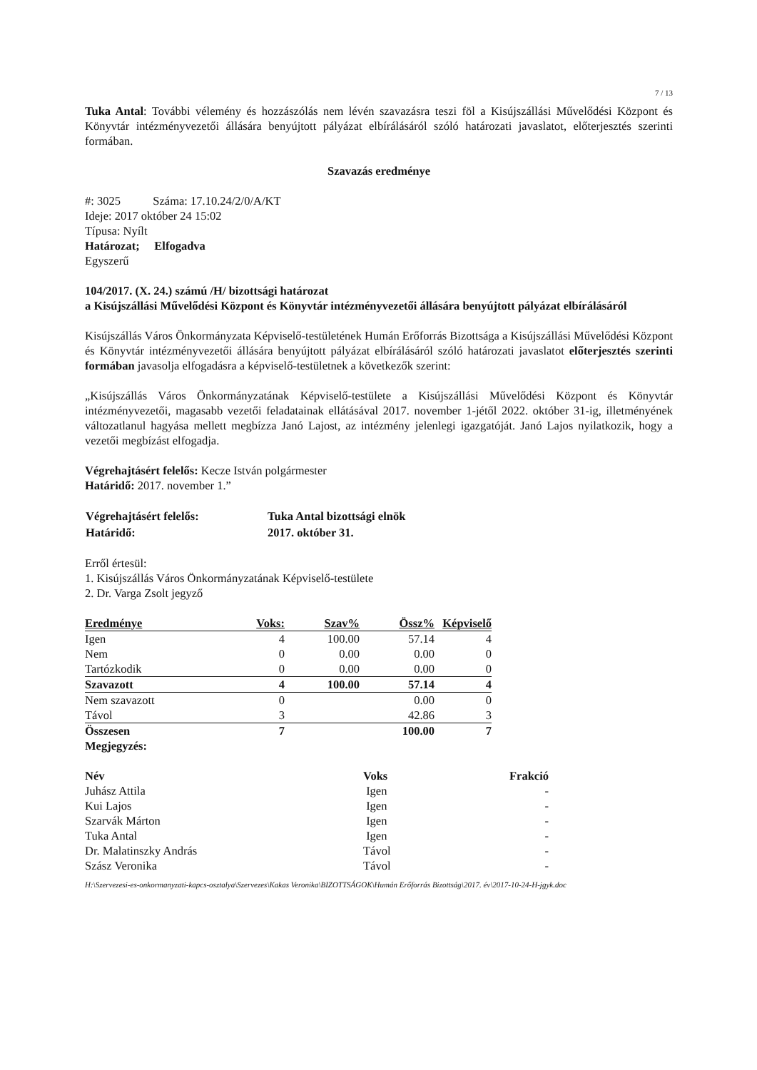7 / 13
Tuka Antal: További vélemény és hozzászólás nem lévén szavazásra teszi föl a Kisújszállási Művelődési Központ és Könyvtár intézményvezetői állására benyújtott pályázat elbírálásáról szóló határozati javaslatot, előterjesztés szerinti formában.
Szavazás eredménye
#: 3025 Száma: 17.10.24/2/0/A/KT
Ideje: 2017 október 24 15:02
Típusa: Nyílt
Határozat; Elfogadva
Egyszerű
104/2017. (X. 24.) számú /H/ bizottsági határozat
a Kisújszállási Művelődési Központ és Könyvtár intézményvezetői állására benyújtott pályázat elbírálásáról
Kisújszállás Város Önkormányzata Képviselő-testületének Humán Erőforrás Bizottsága a Kisújszállási Művelődési Központ és Könyvtár intézményvezetői állására benyújtott pályázat elbírálásáról szóló határozati javaslatot előterjesztés szerinti formában javasolja elfogadásra a képviselő-testületnek a következők szerint:
„Kisújszállás Város Önkormányzatának Képviselő-testülete a Kisújszállási Művelődési Központ és Könyvtár intézményvezetői, magasabb vezetői feladatainak ellátásával 2017. november 1-jétől 2022. október 31-ig, illetményének változatlanul hagyása mellett megbízza Janó Lajost, az intézmény jelenlegi igazgatóját. Janó Lajos nyilatkozik, hogy a vezetői megbízást elfogadja.
Végrehajtásért felelős: Kecze István polgármester
Határidő: 2017. november 1.”
| Végrehajtásért felelős: | Tuka Antal bizottsági elnök |
| Határidő: | 2017. október 31. |
Erről értesül:
1. Kisújszállás Város Önkormányzatának Képviselő-testülete
2. Dr. Varga Zsolt jegyző
| Eredménye | Voks: | Szav% | Össz% | Képviselő |
| Igen | 4 | 100.00 | 57.14 | 4 |
| Nem | 0 | 0.00 | 0.00 | 0 |
| Tartózkodik | 0 | 0.00 | 0.00 | 0 |
| Szavazott | 4 | 100.00 | 57.14 | 4 |
| Nem szavazott | 0 | | 0.00 | 0 |
| Távol | 3 | | 42.86 | 3 |
| Összesen | 7 | | 100.00 | 7 |
| Megjegyzés: | | | | |
| Név | Voks | Frakció |
| Juhász Attila | Igen | - |
| Kui Lajos | Igen | - |
| Szarvák Márton | Igen | - |
| Tuka Antal | Igen | - |
| Dr. Malatinszky András | Távol | - |
| Szász Veronika | Távol | - |
H:\Szervezesi-es-onkormanyzati-kapcs-osztalya\Szervezes\Kakas Veronika\BIZOTTSÁGOK\Humán Erőforrás Bizottság\2017. év\2017-10-24-H-jgyk.doc